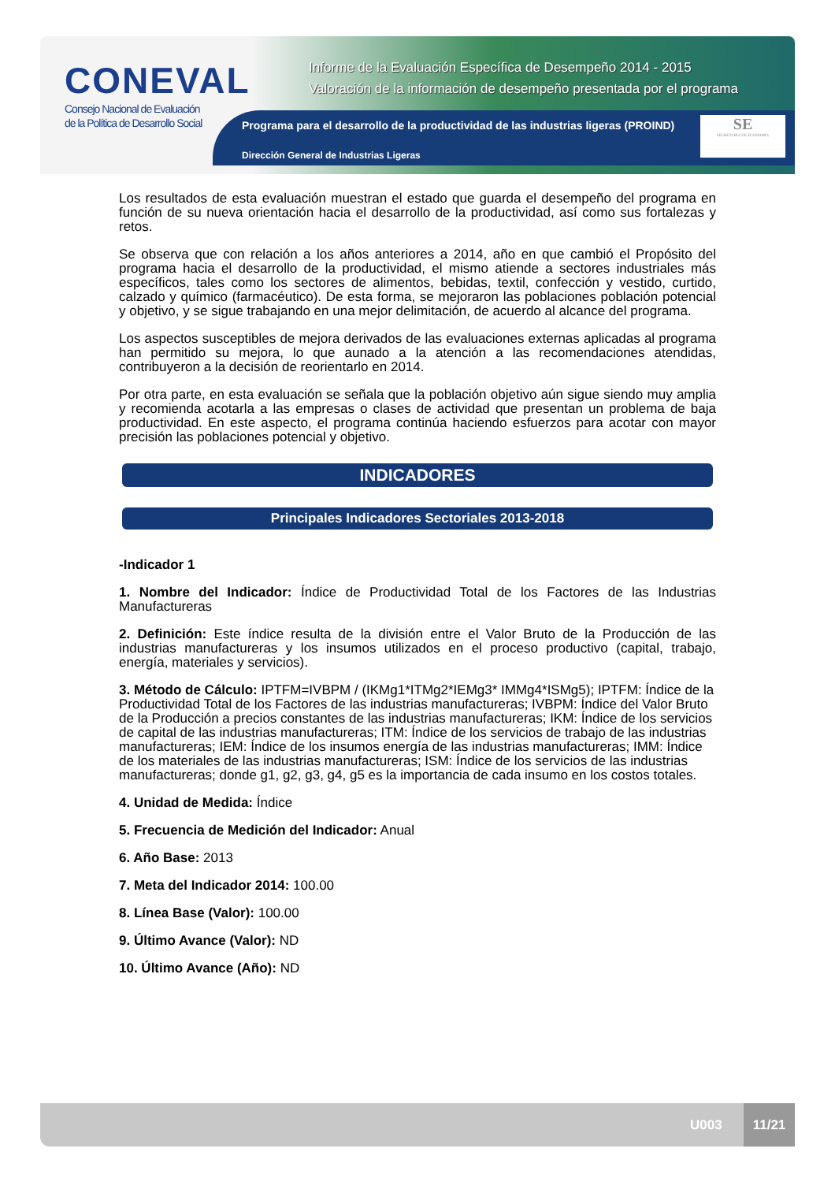CONEVAL
Consejo Nacional de Evaluación
de la Política de Desarrollo Social
Informe de la Evaluación Específica de Desempeño 2014 - 2015
Valoración de la información de desempeño presentada por el programa
Programa para el desarrollo de la productividad de las industrias ligeras (PROIND)
Dirección General de Industrias Ligeras
SE
SECRETARÍA DE ECONOMÍA
Los resultados de esta evaluación muestran el estado que guarda el desempeño del programa en función de su nueva orientación hacia el desarrollo de la productividad, así como sus fortalezas y retos.
Se observa que con relación a los años anteriores a 2014, año en que cambió el Propósito del programa hacia el desarrollo de la productividad, el mismo atiende a sectores industriales más específicos, tales como los sectores de alimentos, bebidas, textil, confección y vestido, curtido, calzado y químico (farmacéutico). De esta forma, se mejoraron las poblaciones población potencial y objetivo, y se sigue trabajando en una mejor delimitación, de acuerdo al alcance del programa.
Los aspectos susceptibles de mejora derivados de las evaluaciones externas aplicadas al programa han permitido su mejora, lo que aunado a la atención a las recomendaciones atendidas, contribuyeron a la decisión de reorientarlo en 2014.
Por otra parte, en esta evaluación se señala que la población objetivo aún sigue siendo muy amplia y recomienda acotarla a las empresas o clases de actividad que presentan un problema de baja productividad. En este aspecto, el programa continúa haciendo esfuerzos para acotar con mayor precisión las poblaciones potencial y objetivo.
INDICADORES
Principales Indicadores Sectoriales 2013-2018
-Indicador 1
1. Nombre del Indicador: Índice de Productividad Total de los Factores de las Industrias Manufactureras
2. Definición: Este índice resulta de la división entre el Valor Bruto de la Producción de las industrias manufactureras y los insumos utilizados en el proceso productivo (capital, trabajo, energía, materiales y servicios).
3. Método de Cálculo: IPTFM=IVBPM / (IKMg1*ITMg2*IEMg3* IMMg4*ISMg5); IPTFM: Índice de la Productividad Total de los Factores de las industrias manufactureras; IVBPM: Índice del Valor Bruto de la Producción a precios constantes de las industrias manufactureras; IKM: Índice de los servicios de capital de las industrias manufactureras; ITM: Índice de los servicios de trabajo de las industrias manufactureras; IEM: Índice de los insumos energía de las industrias manufactureras; IMM: Índice de los materiales de las industrias manufactureras; ISM: Índice de los servicios de las industrias manufactureras; donde g1, g2, g3, g4, g5 es la importancia de cada insumo en los costos totales.
4. Unidad de Medida: Índice
5. Frecuencia de Medición del Indicador: Anual
6. Año Base: 2013
7. Meta del Indicador 2014: 100.00
8. Línea Base (Valor): 100.00
9. Último Avance (Valor): ND
10. Último Avance (Año): ND
U003
11/21